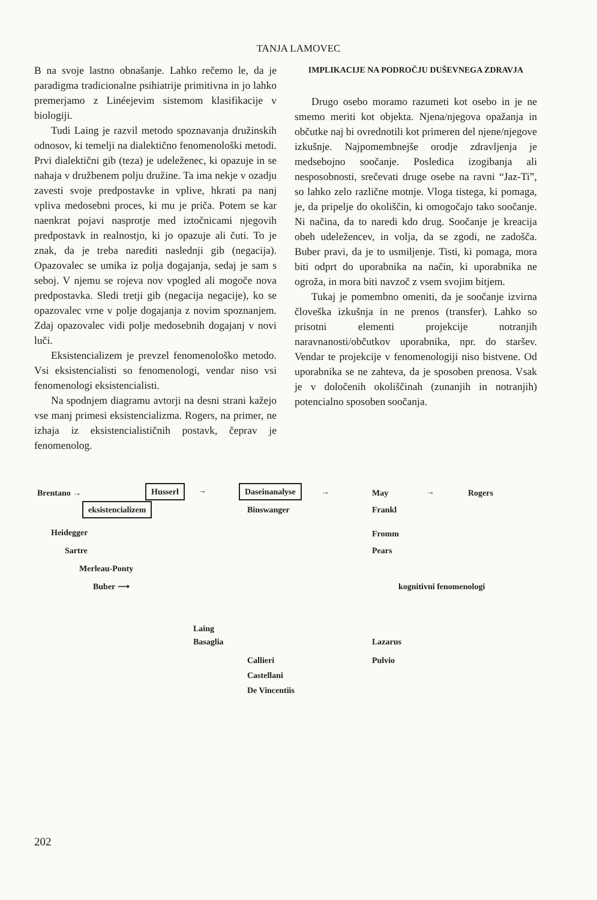TANJA LAMOVEC
B na svoje lastno obnašanje. Lahko rečemo le, da je paradigma tradicionalne psihiatrije primitivna in jo lahko premerjamo z Linéejevim sistemom klasifikacije v biologiji.
Tudi Laing je razvil metodo spoznavanja družinskih odnosov, ki temelji na dialektično fenomenološki metodi. Prvi dialektični gib (teza) je udeleženec, ki opazuje in se nahaja v družbenem polju družine. Ta ima nekje v ozadju zavesti svoje predpostavke in vplive, hkrati pa nanj vpliva medosebni proces, ki mu je priča. Potem se kar naenkrat pojavi nasprotje med iztočnicami njegovih predpostavk in realnostjo, ki jo opazuje ali čuti. To je znak, da je treba narediti naslednji gib (negacija). Opazovalec se umika iz polja dogajanja, sedaj je sam s seboj. V njemu se rojeva nov vpogled ali mogoče nova predpostavka. Sledi tretji gib (negacija negacije), ko se opazovalec vrne v polje dogajanja z novim spoznanjem. Zdaj opazovalec vidi polje medosebnih dogajanj v novi luči.
Eksistencializem je prevzel fenomenološko metodo. Vsi eksistencialisti so fenomenologi, vendar niso vsi fenomenologi eksistencialisti.
Na spodnjem diagramu avtorji na desni strani kažejo vse manj primesi eksistencializma. Rogers, na primer, ne izhaja iz eksistencialističnih postavk, čeprav je fenomenolog.
IMPLIKACIJE NA PODROČJU DUŠEVNEGA ZDRAVJA
Drugo osebo moramo razumeti kot osebo in je ne smemo meriti kot objekta. Njena/njegova opažanja in občutke naj bi ovrednotili kot primeren del njene/njegove izkušnje. Najpomembnejše orodje zdravljenja je medsebojno soočanje. Posledica izogibanja ali nesposobnosti, srečevati druge osebe na ravni “Jaz-Ti”, so lahko zelo različne motnje. Vloga tistega, ki pomaga, je, da pripelje do okoliščin, ki omogočajo tako soočanje. Ni načina, da to naredi kdo drug. Soočanje je kreacija obeh udeležencev, in volja, da se zgodi, ne zadošča. Buber pravi, da je to usmiljenje. Tisti, ki pomaga, mora biti odprt do uporabnika na način, ki uporabnika ne ogroža, in mora biti navzoč z vsem svojim bitjem.
Tukaj je pomembno omeniti, da je soočanje izvirna človeška izkušnja in ne prenos (transfer). Lahko so prisotni elementi projekcije notranjih naravnanosti/občutkov uporabnika, npr. do staršev. Vendar te projekcije v fenomenologiji niso bistvene. Od uporabnika se ne zahteva, da je sposoben prenosa. Vsak je v določenih okoliščinah (zunanjih in notranjih) potencialno sposoben soočanja.
Brentano → Husserl → Daseinanalyse → May → Rogers
eksistencializem Binswanger Frankl
Heidegger Fromm
Sartre Pears
Merleau-Ponty
Buber ⟶ kognitivni fenomenologi
Laing
Basaglia Lazarus
Callieri Pulvio
Castellani
De Vincentiis
202